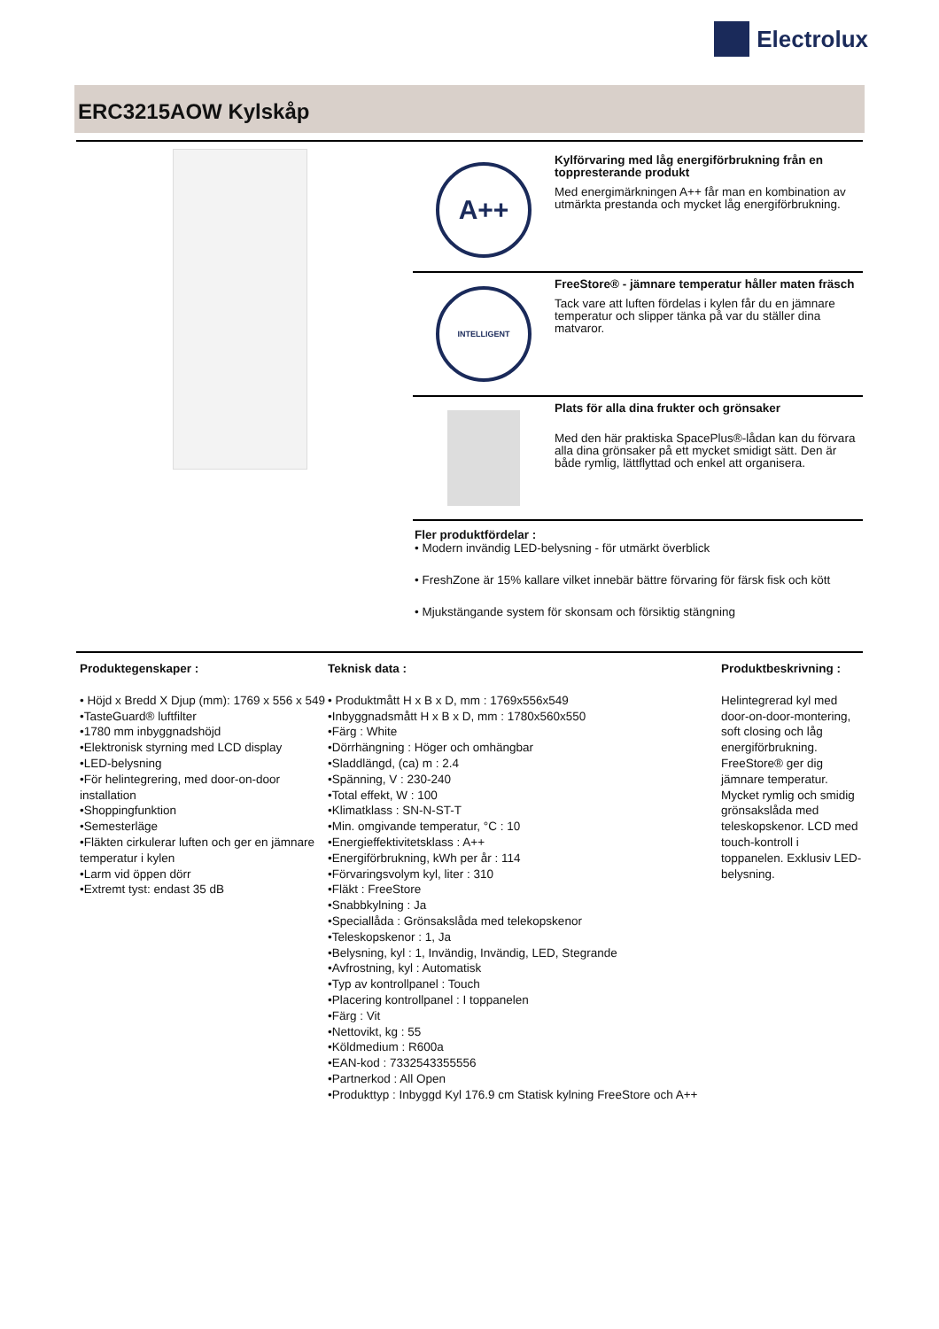Electrolux
ERC3215AOW Kylskåp
A++
Kylförvaring med låg energiförbrukning från en toppresterande produkt
Med energimärkningen A++ får man en kombination av utmärkta prestanda och mycket låg energiförbrukning.
INTELLIGENT
FreeStore® - jämnare temperatur håller maten fräsch
Tack vare att luften fördelas i kylen får du en jämnare temperatur och slipper tänka på var du ställer dina matvaror.
Plats för alla dina frukter och grönsaker
Med den här praktiska SpacePlus®-lådan kan du förvara alla dina grönsaker på ett mycket smidigt sätt. Den är både rymlig, lättflyttad och enkel att organisera.
Fler produktfördelar :
• Modern invändig LED-belysning - för utmärkt överblick
• FreshZone är 15% kallare vilket innebär bättre förvaring för färsk fisk och kött
• Mjukstängande system för skonsam och försiktig stängning
Produktegenskaper :
• Höjd x Bredd X Djup (mm): 1769 x 556 x 549
•TasteGuard® luftfilter
•1780 mm inbyggnadshöjd
•Elektronisk styrning med LCD display
•LED-belysning
•För helintegrering, med door-on-door installation
•Shoppingfunktion
•Semesterläge
•Fläkten cirkulerar luften och ger en jämnare temperatur i kylen
•Larm vid öppen dörr
•Extremt tyst: endast 35 dB
Teknisk data :
• Produktmått H x B x D, mm : 1769x556x549
•Inbyggnadsmått H x B x D, mm : 1780x560x550
•Färg : White
•Dörrhängning : Höger och omhängbar
•Sladdlängd, (ca) m : 2.4
•Spänning, V : 230-240
•Total effekt, W : 100
•Klimatklass : SN-N-ST-T
•Min. omgivande temperatur, °C : 10
•Energieffektivitetsklass : A++
•Energiförbrukning, kWh per år : 114
•Förvaringsvolym kyl, liter : 310
•Fläkt : FreeStore
•Snabbkylning : Ja
•Speciallåda : Grönsakslåda med telekopskenor
•Teleskopskenor : 1, Ja
•Belysning, kyl : 1, Invändig, Invändig, LED, Stegrande
•Avfrostning, kyl : Automatisk
•Typ av kontrollpanel : Touch
•Placering kontrollpanel : I toppanelen
•Färg : Vit
•Nettovikt, kg : 55
•Köldmedium : R600a
•EAN-kod : 7332543355556
•Partnerkod : All Open
•Produkttyp : Inbyggd Kyl 176.9 cm Statisk kylning FreeStore och A++
Produktbeskrivning :
Helintegrerad kyl med door-on-door-montering, soft closing och låg energiförbrukning. FreeStore® ger dig jämnare temperatur. Mycket rymlig och smidig grönsakslåda med teleskopskenor. LCD med touch-kontroll i toppanelen. Exklusiv LED-belysning.